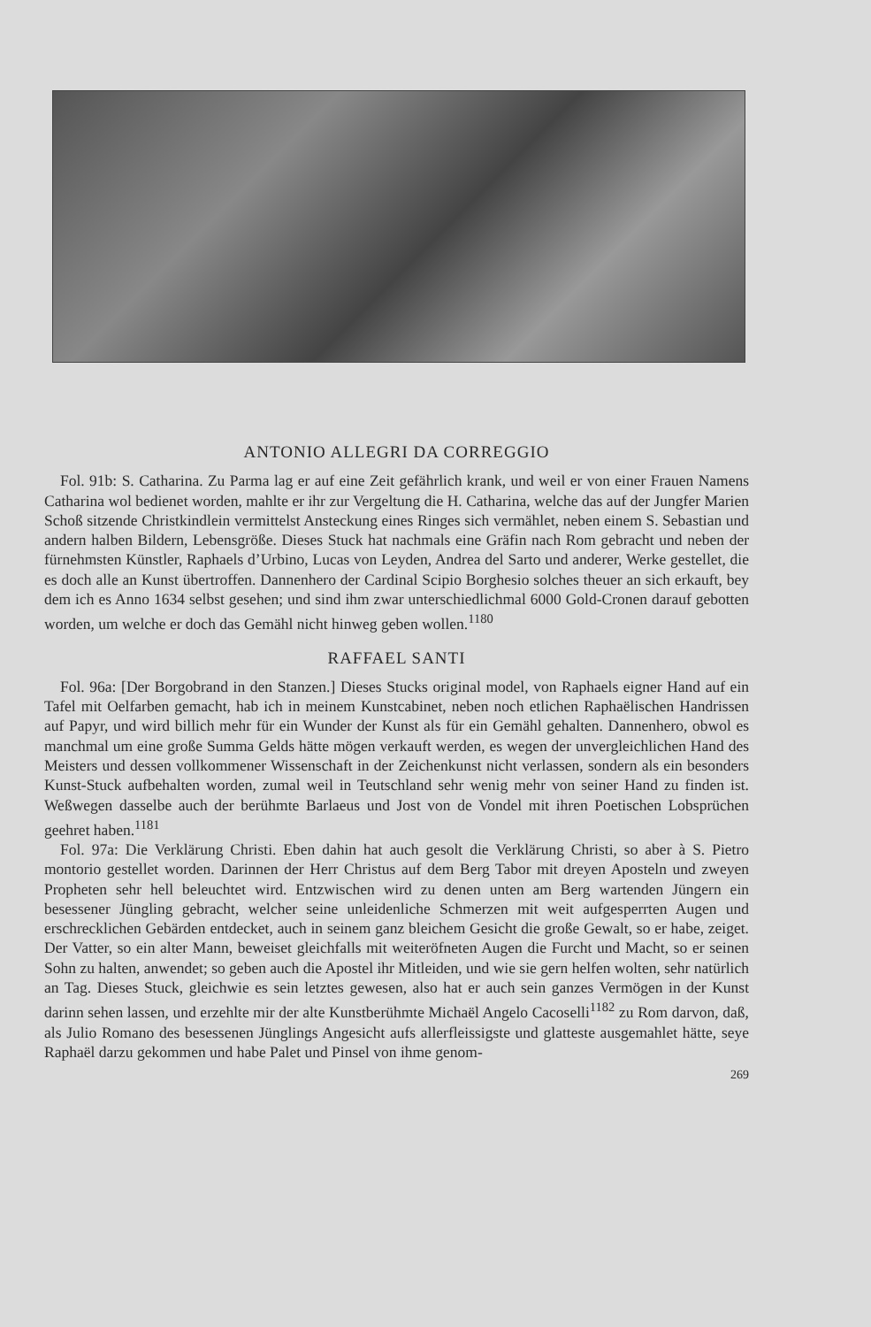ANTONIO ALLEGRI DA CORREGGIO
Fol. 91b: S. Catharina. Zu Parma lag er auf eine Zeit gefährlich krank, und weil er von einer Frauen Namens Catharina wol bedienet worden, mahlte er ihr zur Vergeltung die H. Catharina, welche das auf der Jungfer Marien Schoß sitzende Christkindlein vermittelst Ansteckung eines Ringes sich vermählet, neben einem S. Sebastian und andern halben Bildern, Lebensgröße. Dieses Stuck hat nachmals eine Gräfin nach Rom gebracht und neben der fürnehmsten Künstler, Raphaels d’Urbino, Lucas von Leyden, Andrea del Sarto und anderer, Werke gestellet, die es doch alle an Kunst übertroffen. Dannenhero der Cardinal Scipio Borghesio solches theuer an sich erkauft, bey dem ich es Anno 1634 selbst gesehen; und sind ihm zwar unterschiedlichmal 6000 Gold-Cronen darauf gebotten worden, um welche er doch das Gemähl nicht hinweg geben wollen.<sup>1180</sup>
RAFFAEL SANTI
Fol. 96a: [Der Borgobrand in den Stanzen.] Dieses Stucks original model, von Raphaels eigner Hand auf ein Tafel mit Oelfarben gemacht, hab ich in meinem Kunstcabinet, neben noch etlichen Raphaëlischen Handrissen auf Papyr, und wird billich mehr für ein Wunder der Kunst als für ein Gemähl gehalten. Dannenhero, obwol es manchmal um eine große Summa Gelds hätte mögen verkauft werden, es wegen der unvergleichlichen Hand des Meisters und dessen vollkommener Wissenschaft in der Zeichenkunst nicht verlassen, sondern als ein besonders Kunst-Stuck aufbehalten worden, zumal weil in Teutschland sehr wenig mehr von seiner Hand zu finden ist. Weßwegen dasselbe auch der berühmte Barlaeus und Jost von de Vondel mit ihren Poetischen Lobsprüchen geehret haben.<sup>1181</sup>
Fol. 97a: Die Verklärung Christi. Eben dahin hat auch gesolt die Verklärung Christi, so aber à S. Pietro montorio gestellet worden. Darinnen der Herr Christus auf dem Berg Tabor mit dreyen Aposteln und zweyen Propheten sehr hell beleuchtet wird. Entzwischen wird zu denen unten am Berg wartenden Jüngern ein besessener Jüngling gebracht, welcher seine unleidenliche Schmerzen mit weit aufgesperrten Augen und erschrecklichen Gebärden entdecket, auch in seinem ganz bleichem Gesicht die große Gewalt, so er habe, zeiget. Der Vatter, so ein alter Mann, beweiset gleichfalls mit weiteröfneten Augen die Furcht und Macht, so er seinen Sohn zu halten, anwendet; so geben auch die Apostel ihr Mitleiden, und wie sie gern helfen wolten, sehr natürlich an Tag. Dieses Stuck, gleichwie es sein letztes gewesen, also hat er auch sein ganzes Vermögen in der Kunst darinn sehen lassen, und erzehlte mir der alte Kunstberühmte Michaël Angelo Cacoselli<sup>1182</sup> zu Rom darvon, daß, als Julio Romano des besessenen Jünglings Angesicht aufs allerfleissigste und glatteste ausgemahlet hätte, seye Raphaël darzu gekommen und habe Palet und Pinsel von ihme genom-
269